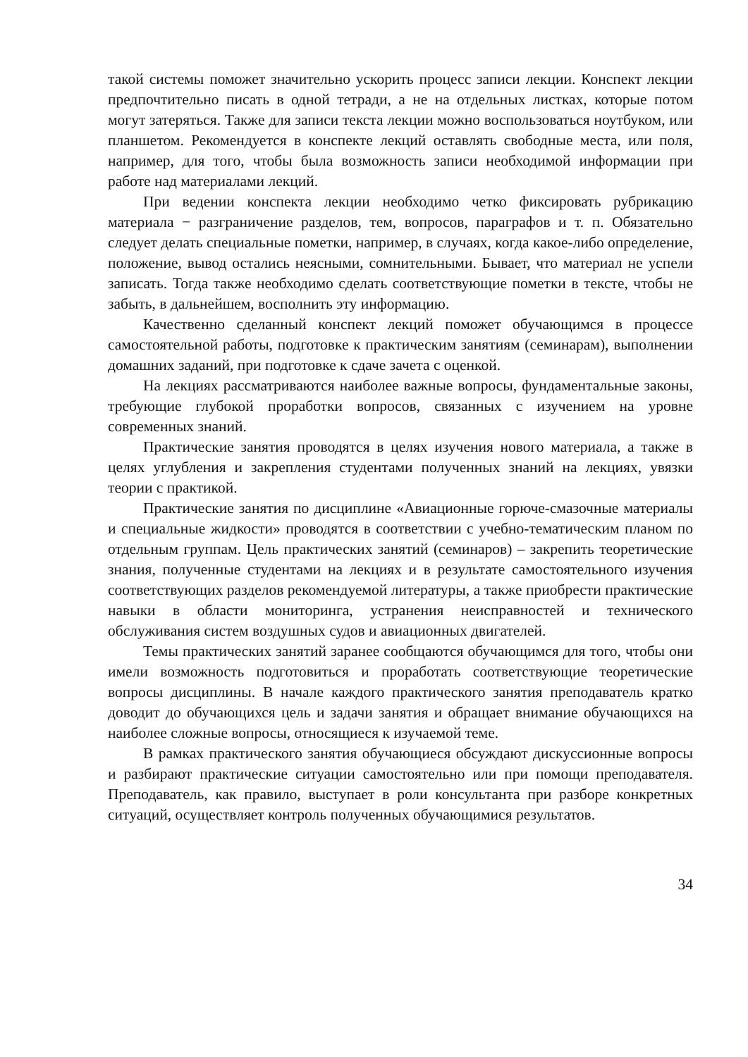такой системы поможет значительно ускорить процесс записи лекции. Конспект лекции предпочтительно писать в одной тетради, а не на отдельных листках, которые потом могут затеряться. Также для записи текста лекции можно воспользоваться ноутбуком, или планшетом. Рекомендуется в конспекте лекций оставлять свободные места, или поля, например, для того, чтобы была возможность записи необходимой информации при работе над материалами лекций.
При ведении конспекта лекции необходимо четко фиксировать рубрикацию материала − разграничение разделов, тем, вопросов, параграфов и т. п. Обязательно следует делать специальные пометки, например, в случаях, когда какое-либо определение, положение, вывод остались неясными, сомнительными. Бывает, что материал не успели записать. Тогда также необходимо сделать соответствующие пометки в тексте, чтобы не забыть, в дальнейшем, восполнить эту информацию.
Качественно сделанный конспект лекций поможет обучающимся в процессе самостоятельной работы, подготовке к практическим занятиям (семинарам), выполнении домашних заданий, при подготовке к сдаче зачета с оценкой.
На лекциях рассматриваются наиболее важные вопросы, фундаментальные законы, требующие глубокой проработки вопросов, связанных с изучением на уровне современных знаний.
Практические занятия проводятся в целях изучения нового материала, а также в целях углубления и закрепления студентами полученных знаний на лекциях, увязки теории с практикой.
Практические занятия по дисциплине «Авиационные горюче-смазочные материалы и специальные жидкости» проводятся в соответствии с учебно-тематическим планом по отдельным группам. Цель практических занятий (семинаров) – закрепить теоретические знания, полученные студентами на лекциях и в результате самостоятельного изучения соответствующих разделов рекомендуемой литературы, а также приобрести практические навыки в области мониторинга, устранения неисправностей и технического обслуживания систем воздушных судов и авиационных двигателей.
Темы практических занятий заранее сообщаются обучающимся для того, чтобы они имели возможность подготовиться и проработать соответствующие теоретические вопросы дисциплины. В начале каждого практического занятия преподаватель кратко доводит до обучающихся цель и задачи занятия и обращает внимание обучающихся на наиболее сложные вопросы, относящиеся к изучаемой теме.
В рамках практического занятия обучающиеся обсуждают дискуссионные вопросы и разбирают практические ситуации самостоятельно или при помощи преподавателя. Преподаватель, как правило, выступает в роли консультанта при разборе конкретных ситуаций, осуществляет контроль полученных обучающимися результатов.
34